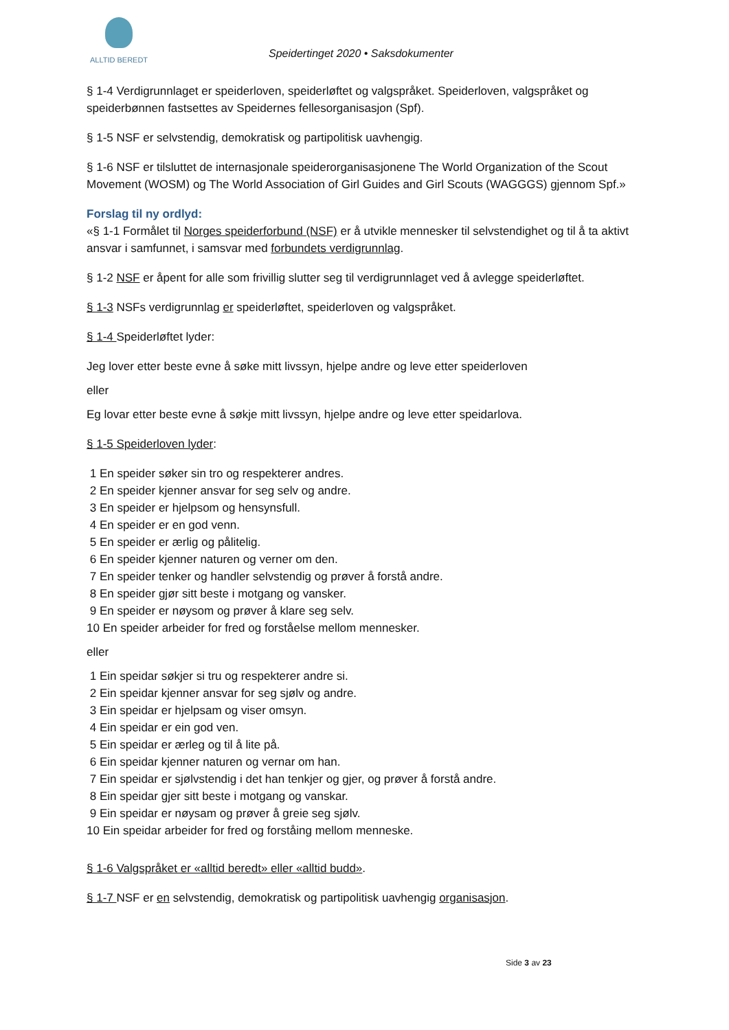ALLTID BEREDT
Speidertinget 2020 • Saksdokumenter
§ 1-4 Verdigrunnlaget er speiderloven, speiderløftet og valgspråket. Speiderloven, valgspråket og speiderbønnen fastsettes av Speidernes fellesorganisasjon (Spf).
§ 1-5 NSF er selvstendig, demokratisk og partipolitisk uavhengig.
§ 1-6 NSF er tilsluttet de internasjonale speiderorganisasjonene The World Organization of the Scout Movement (WOSM) og The World Association of Girl Guides and Girl Scouts (WAGGGS) gjennom Spf.»
Forslag til ny ordlyd:
«§ 1-1 Formålet til Norges speiderforbund (NSF) er å utvikle mennesker til selvstendighet og til å ta aktivt ansvar i samfunnet, i samsvar med forbundets verdigrunnlag.
§ 1-2 NSF er åpent for alle som frivillig slutter seg til verdigrunnlaget ved å avlegge speiderløftet.
§ 1-3 NSFs verdigrunnlag er speiderløftet, speiderloven og valgspråket.
§ 1-4 Speiderløftet lyder:
Jeg lover etter beste evne å søke mitt livssyn, hjelpe andre og leve etter speiderloven
eller
Eg lovar etter beste evne å søkje mitt livssyn, hjelpe andre og leve etter speidarlova.
§ 1-5 Speiderloven lyder:
1 En speider søker sin tro og respekterer andres.
2 En speider kjenner ansvar for seg selv og andre.
3 En speider er hjelpsom og hensynsfull.
4 En speider er en god venn.
5 En speider er ærlig og pålitelig.
6 En speider kjenner naturen og verner om den.
7 En speider tenker og handler selvstendig og prøver å forstå andre.
8 En speider gjør sitt beste i motgang og vansker.
9 En speider er nøysom og prøver å klare seg selv.
10 En speider arbeider for fred og forståelse mellom mennesker.
eller
1 Ein speidar søkjer si tru og respekterer andre si.
2 Ein speidar kjenner ansvar for seg sjølv og andre.
3 Ein speidar er hjelpsam og viser omsyn.
4 Ein speidar er ein god ven.
5 Ein speidar er ærleg og til å lite på.
6 Ein speidar kjenner naturen og vernar om han.
7 Ein speidar er sjølvstendig i det han tenkjer og gjer, og prøver å forstå andre.
8 Ein speidar gjer sitt beste i motgang og vanskar.
9 Ein speidar er nøysam og prøver å greie seg sjølv.
10 Ein speidar arbeider for fred og forståing mellom menneske.
§ 1-6 Valgspråket er «alltid beredt» eller «alltid budd».
§ 1-7 NSF er en selvstendig, demokratisk og partipolitisk uavhengig organisasjon.
Side 3 av 23